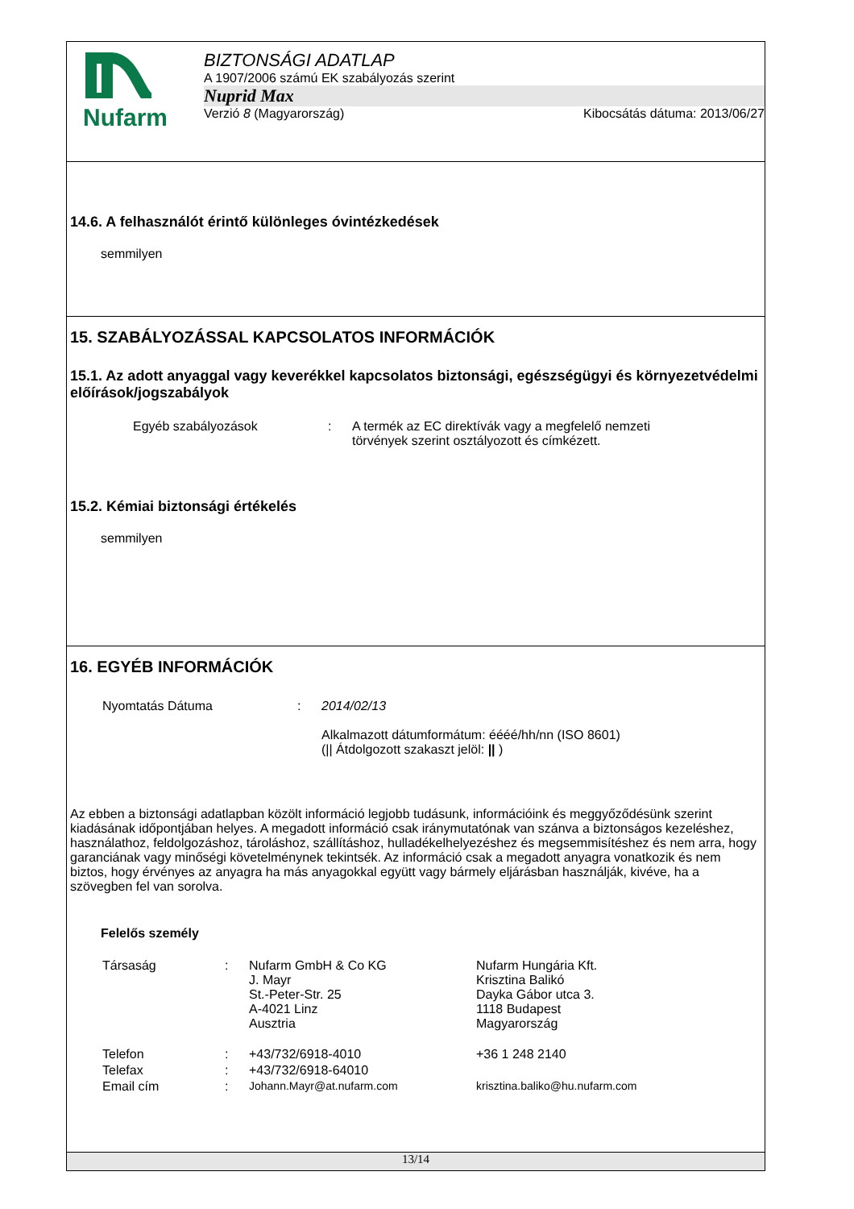Nufarm
BIZTONSÁGI ADATLAP
A 1907/2006 számú EK szabályozás szerint
Nuprid Max
Verzió 8 (Magyarország) Kibocsátás dátuma: 2013/06/27
14.6. A felhasználót érintő különleges óvintézkedések
semmilyen
15. SZABÁLYOZÁSSAL KAPCSOLATOS INFORMÁCIÓK
15.1. Az adott anyaggal vagy keverékkel kapcsolatos biztonsági, egészségügyi és környezetvédelmi előírások/jogszabályok
| Egyéb szabályozások | : | A termék az EC direktívák vagy a megfelelő nemzeti törvények szerint osztályozott és címkézett. |
15.2. Kémiai biztonsági értékelés
semmilyen
16. EGYÉB INFORMÁCIÓK
| Nyomtatás Dátuma | : | 2014/02/13 Alkalmazott dátumformátum: éééé/hh/nn (ISO 8601) (// Átdolgozott szakaszt jelöl: // ) |
Az ebben a biztonsági adatlapban közölt információ legjobb tudásunk, információink és meggyőződésünk szerint kiadásának időpontjában helyes. A megadott információ csak iránymutatónak van szánva a biztonságos kezeléshez, használathoz, feldolgozáshoz, tároláshoz, szállításhoz, hulladékelhelyezéshez és megsemmisítéshez és nem arra, hogy garanciának vagy minőségi követelménynek tekintsék. Az információ csak a megadott anyagra vonatkozik és nem biztos, hogy érvényes az anyagra ha más anyagokkal együtt vagy bármely eljárásban használják, kivéve, ha a szövegben fel van sorolva.
Felelős személy
| Társaság | : | Nufarm GmbH & Co KG J. Mayr St.-Peter-Str. 25 A-4021 Linz Ausztria | Nufarm Hungária Kft. Krisztina Balikó Dayka Gábor utca 3. 1118 Budapest Magyarország |
| Telefon | : | +43/732/6918-4010 | +36 1 248 2140 |
| Telefax | : | +43/732/6918-64010 | |
| Email cím | : | Johann.Mayr@at.nufarm.com | krisztina.baliko@hu.nufarm.com |
13/14